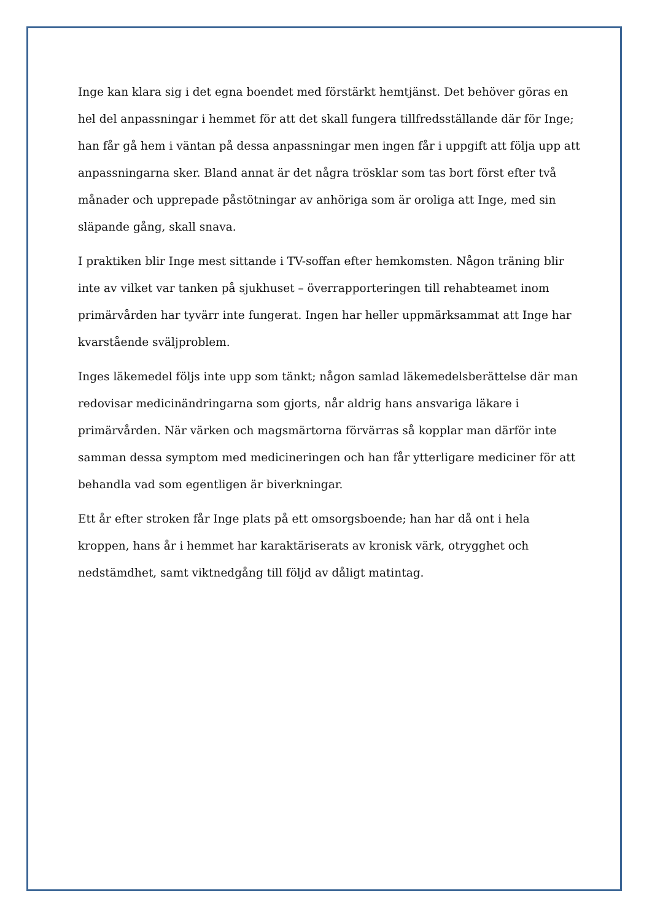Inge kan klara sig i det egna boendet med förstärkt hemtjänst. Det behöver göras en hel del anpassningar i hemmet för att det skall fungera tillfredsställande där för Inge; han får gå hem i väntan på dessa anpassningar men ingen får i uppgift att följa upp att anpassningarna sker. Bland annat är det några trösklar som tas bort först efter två månader och upprepade påstötningar av anhöriga som är oroliga att Inge, med sin släpande gång, skall snava.
I praktiken blir Inge mest sittande i TV-soffan efter hemkomsten. Någon träning blir inte av vilket var tanken på sjukhuset – överrapporteringen till rehabteamet inom primärvården har tyvärr inte fungerat. Ingen har heller uppmärksammat att Inge har kvarstående sväljproblem.
Inges läkemedel följs inte upp som tänkt; någon samlad läkemedelsberättelse där man redovisar medicinändringarna som gjorts, når aldrig hans ansvariga läkare i primärvården. När värken och magsmärtorna förvärras så kopplar man därför inte samman dessa symptom med medicineringen och han får ytterligare mediciner för att behandla vad som egentligen är biverkningar.
Ett år efter stroken får Inge plats på ett omsorgsboende; han har då ont i hela kroppen, hans år i hemmet har karaktäriserats av kronisk värk, otrygghet och nedstämdhet, samt viktnedgång till följd av dåligt matintag.